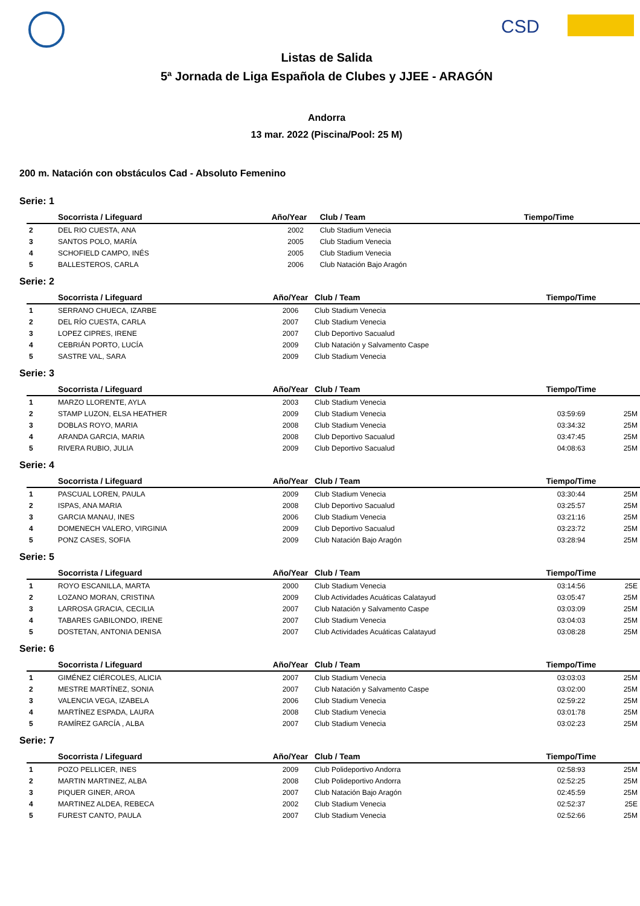CSD
Listas de Salida
5ª Jornada de Liga Española de Clubes y JJEE - ARAGÓN
Andorra
13 mar. 2022 (Piscina/Pool: 25 M)
200 m. Natación con obstáculos Cad - Absoluto Femenino
Serie: 1
| | Socorrista / Lifeguard | Año/Year | Club / Team | Tiempo/Time | |
| --- | --- | --- | --- | --- | --- |
| 2 | DEL RIO CUESTA, ANA | 2002 | Club Stadium Venecia | | |
| 3 | SANTOS POLO, MARÍA | 2005 | Club Stadium Venecia | | |
| 4 | SCHOFIELD CAMPO, INÉS | 2005 | Club Stadium Venecia | | |
| 5 | BALLESTEROS, CARLA | 2006 | Club Natación Bajo Aragón | | |
Serie: 2
| | Socorrista / Lifeguard | Año/Year | Club / Team | Tiempo/Time | |
| --- | --- | --- | --- | --- | --- |
| 1 | SERRANO CHUECA, IZARBE | 2006 | Club Stadium Venecia | | |
| 2 | DEL RÍO CUESTA, CARLA | 2007 | Club Stadium Venecia | | |
| 3 | LOPEZ CIPRES, IRENE | 2007 | Club Deportivo Sacualud | | |
| 4 | CEBRIÁN PORTO, LUCÍA | 2009 | Club Natación y Salvamento Caspe | | |
| 5 | SASTRE VAL, SARA | 2009 | Club Stadium Venecia | | |
Serie: 3
| | Socorrista / Lifeguard | Año/Year | Club / Team | Tiempo/Time | |
| --- | --- | --- | --- | --- | --- |
| 1 | MARZO LLORENTE, AYLA | 2003 | Club Stadium Venecia | | |
| 2 | STAMP LUZON, ELSA HEATHER | 2009 | Club Stadium Venecia | 03:59:69 | 25M |
| 3 | DOBLAS ROYO, MARIA | 2008 | Club Stadium Venecia | 03:34:32 | 25M |
| 4 | ARANDA GARCIA, MARIA | 2008 | Club Deportivo Sacualud | 03:47:45 | 25M |
| 5 | RIVERA RUBIO, JULIA | 2009 | Club Deportivo Sacualud | 04:08:63 | 25M |
Serie: 4
| | Socorrista / Lifeguard | Año/Year | Club / Team | Tiempo/Time | |
| --- | --- | --- | --- | --- | --- |
| 1 | PASCUAL LOREN, PAULA | 2009 | Club Stadium Venecia | 03:30:44 | 25M |
| 2 | ISPAS, ANA MARIA | 2008 | Club Deportivo Sacualud | 03:25:57 | 25M |
| 3 | GARCIA MANAU, INES | 2006 | Club Stadium Venecia | 03:21:16 | 25M |
| 4 | DOMENECH VALERO, VIRGINIA | 2009 | Club Deportivo Sacualud | 03:23:72 | 25M |
| 5 | PONZ CASES, SOFIA | 2009 | Club Natación Bajo Aragón | 03:28:94 | 25M |
Serie: 5
| | Socorrista / Lifeguard | Año/Year | Club / Team | Tiempo/Time | |
| --- | --- | --- | --- | --- | --- |
| 1 | ROYO ESCANILLA, MARTA | 2000 | Club Stadium Venecia | 03:14:56 | 25E |
| 2 | LOZANO MORAN, CRISTINA | 2009 | Club Actividades Acuáticas Calatayud | 03:05:47 | 25M |
| 3 | LARROSA GRACIA, CECILIA | 2007 | Club Natación y Salvamento Caspe | 03:03:09 | 25M |
| 4 | TABARES GABILONDO, IRENE | 2007 | Club Stadium Venecia | 03:04:03 | 25M |
| 5 | DOSTETAN, ANTONIA DENISA | 2007 | Club Actividades Acuáticas Calatayud | 03:08:28 | 25M |
Serie: 6
| | Socorrista / Lifeguard | Año/Year | Club / Team | Tiempo/Time | |
| --- | --- | --- | --- | --- | --- |
| 1 | GIMÉNEZ CIÉRCOLES, ALICIA | 2007 | Club Stadium Venecia | 03:03:03 | 25M |
| 2 | MESTRE MARTÍNEZ, SONIA | 2007 | Club Natación y Salvamento Caspe | 03:02:00 | 25M |
| 3 | VALENCIA VEGA, IZABELA | 2006 | Club Stadium Venecia | 02:59:22 | 25M |
| 4 | MARTÍNEZ ESPADA, LAURA | 2008 | Club Stadium Venecia | 03:01:78 | 25M |
| 5 | RAMÍREZ GARCÍA , ALBA | 2007 | Club Stadium Venecia | 03:02:23 | 25M |
Serie: 7
| | Socorrista / Lifeguard | Año/Year | Club / Team | Tiempo/Time | |
| --- | --- | --- | --- | --- | --- |
| 1 | POZO PELLICER, INES | 2009 | Club Polideportivo Andorra | 02:58:93 | 25M |
| 2 | MARTIN MARTINEZ, ALBA | 2008 | Club Polideportivo Andorra | 02:52:25 | 25M |
| 3 | PIQUER GINER, AROA | 2007 | Club Natación Bajo Aragón | 02:45:59 | 25M |
| 4 | MARTINEZ ALDEA, REBECA | 2002 | Club Stadium Venecia | 02:52:37 | 25E |
| 5 | FUREST CANTO, PAULA | 2007 | Club Stadium Venecia | 02:52:66 | 25M |